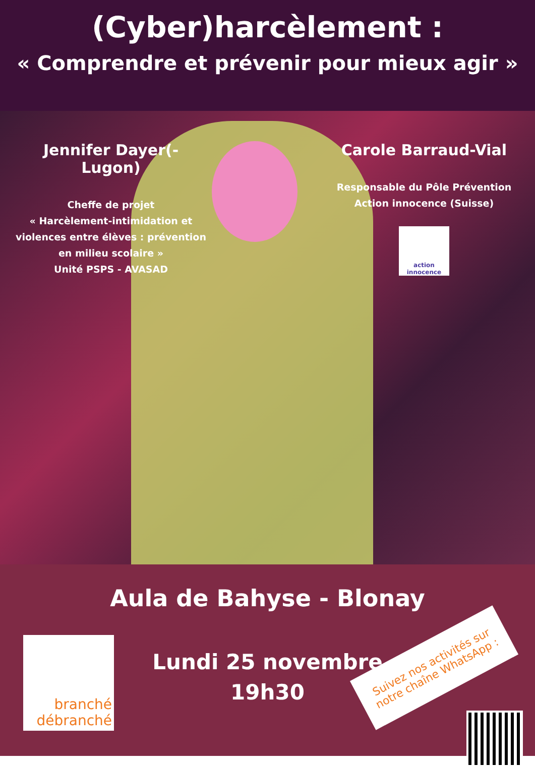(Cyber)harcèlement :
« Comprendre et prévenir pour mieux agir »
Jennifer Dayer(-Lugon)
Cheffe de projet
« Harcèlement-intimidation et violences entre élèves : prévention en milieu scolaire »
Unité PSPS - AVASAD
Carole Barraud-Vial
Responsable du Pôle Prévention
Action innocence (Suisse)
action innocence
Aula de Bahyse - Blonay
Lundi 25 novembre
19h30
branché
débranché
Suivez nos activités sur notre chaîne WhatsApp :